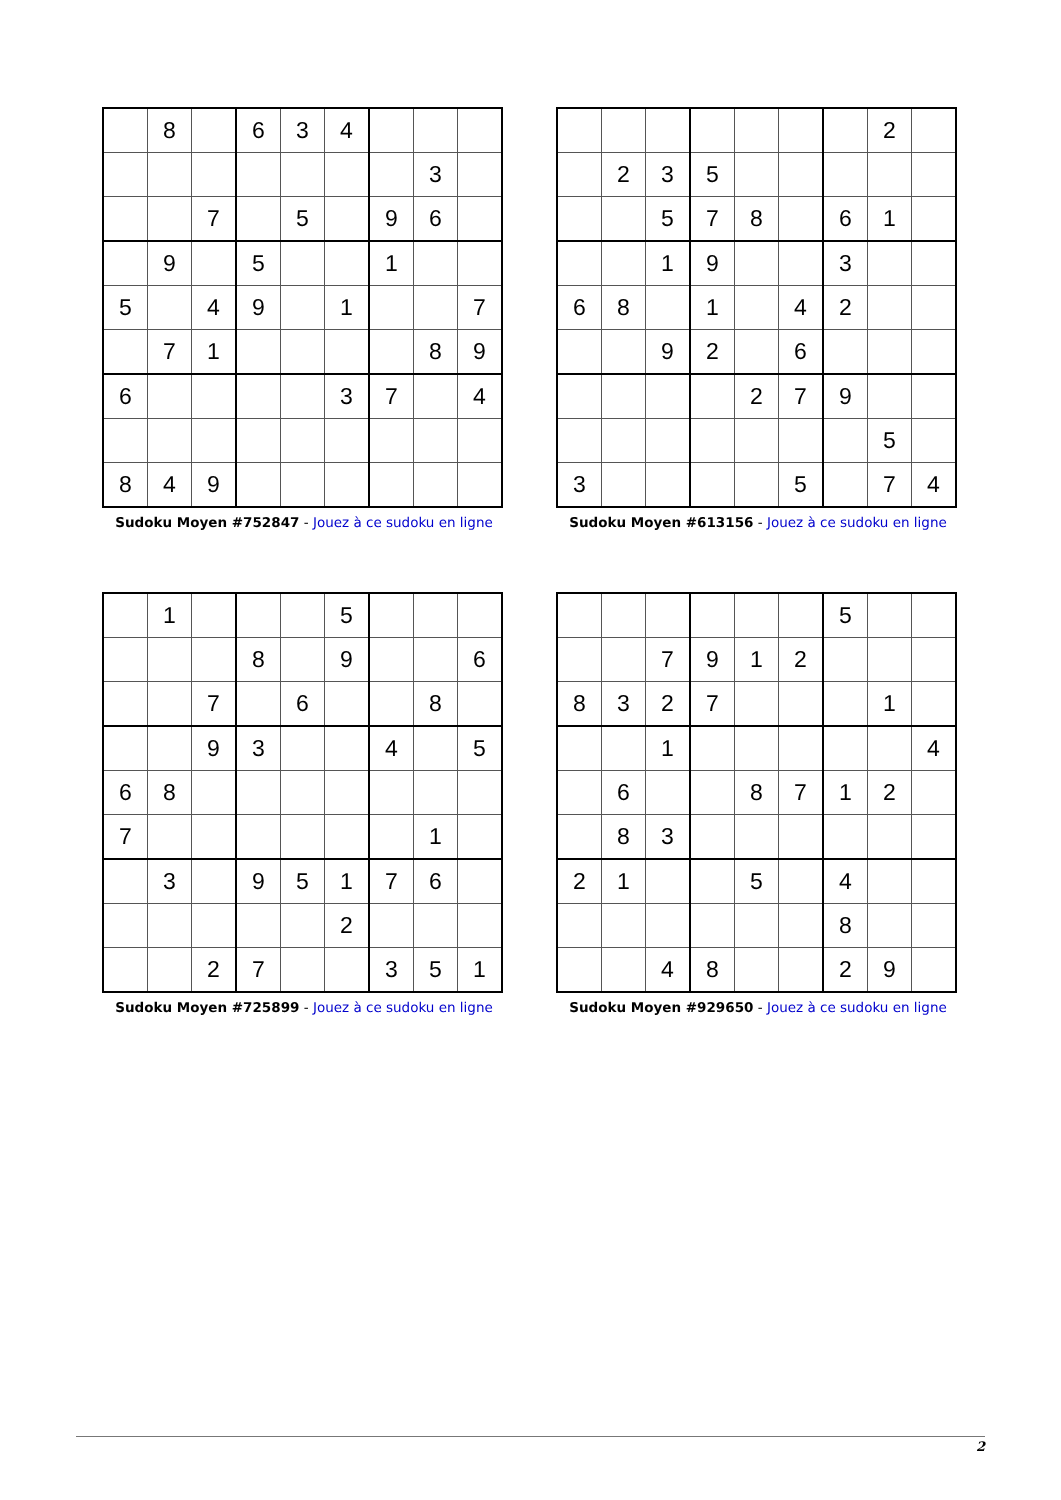| | 8 | | 6 | 3 | 4 | | | |
| | | | | | | | 3 | |
| | | 7 | | 5 | | 9 | 6 | |
| | 9 | | 5 | | | 1 | | |
| 5 | | 4 | 9 | | 1 | | | 7 |
| | 7 | 1 | | | | | 8 | 9 |
| 6 | | | | | 3 | 7 | | 4 |
| 8 | 4 | 9 | | | | | | |
Sudoku Moyen #752847 - Jouez à ce sudoku en ligne
| | | | | | | | 2 | |
| | 2 | 3 | 5 | | | | | |
| | | 5 | 7 | 8 | | 6 | 1 | |
| | | 1 | 9 | | | 3 | | |
| 6 | 8 | | 1 | | 4 | 2 | | |
| | | 9 | 2 | | 6 | | | |
| | | | | 2 | 7 | 9 | | |
| | | | | | | | 5 | |
| 3 | | | | | 5 | | 7 | 4 |
Sudoku Moyen #613156 - Jouez à ce sudoku en ligne
| | 1 | | | | 5 | | | |
| | | | 8 | | 9 | | | 6 |
| | | 7 | | 6 | | | 8 | |
| | | 9 | 3 | | | 4 | | 5 |
| 6 | 8 | | | | | | | |
| 7 | | | | | | | 1 | |
| | 3 | | 9 | 5 | 1 | 7 | 6 | |
| | | | | | 2 | | | |
| | | 2 | 7 | | | 3 | 5 | 1 |
Sudoku Moyen #725899 - Jouez à ce sudoku en ligne
| | | | | | | 5 | | |
| | | 7 | 9 | 1 | 2 | | | |
| 8 | 3 | 2 | 7 | | | | 1 | |
| | | 1 | | | | | | 4 |
| | 6 | | | 8 | 7 | 1 | 2 | |
| | 8 | 3 | | | | | | |
| 2 | 1 | | | 5 | | 4 | | |
| | | | | | | 8 | | |
| | | 4 | 8 | | | 2 | 9 | |
Sudoku Moyen #929650 - Jouez à ce sudoku en ligne
2